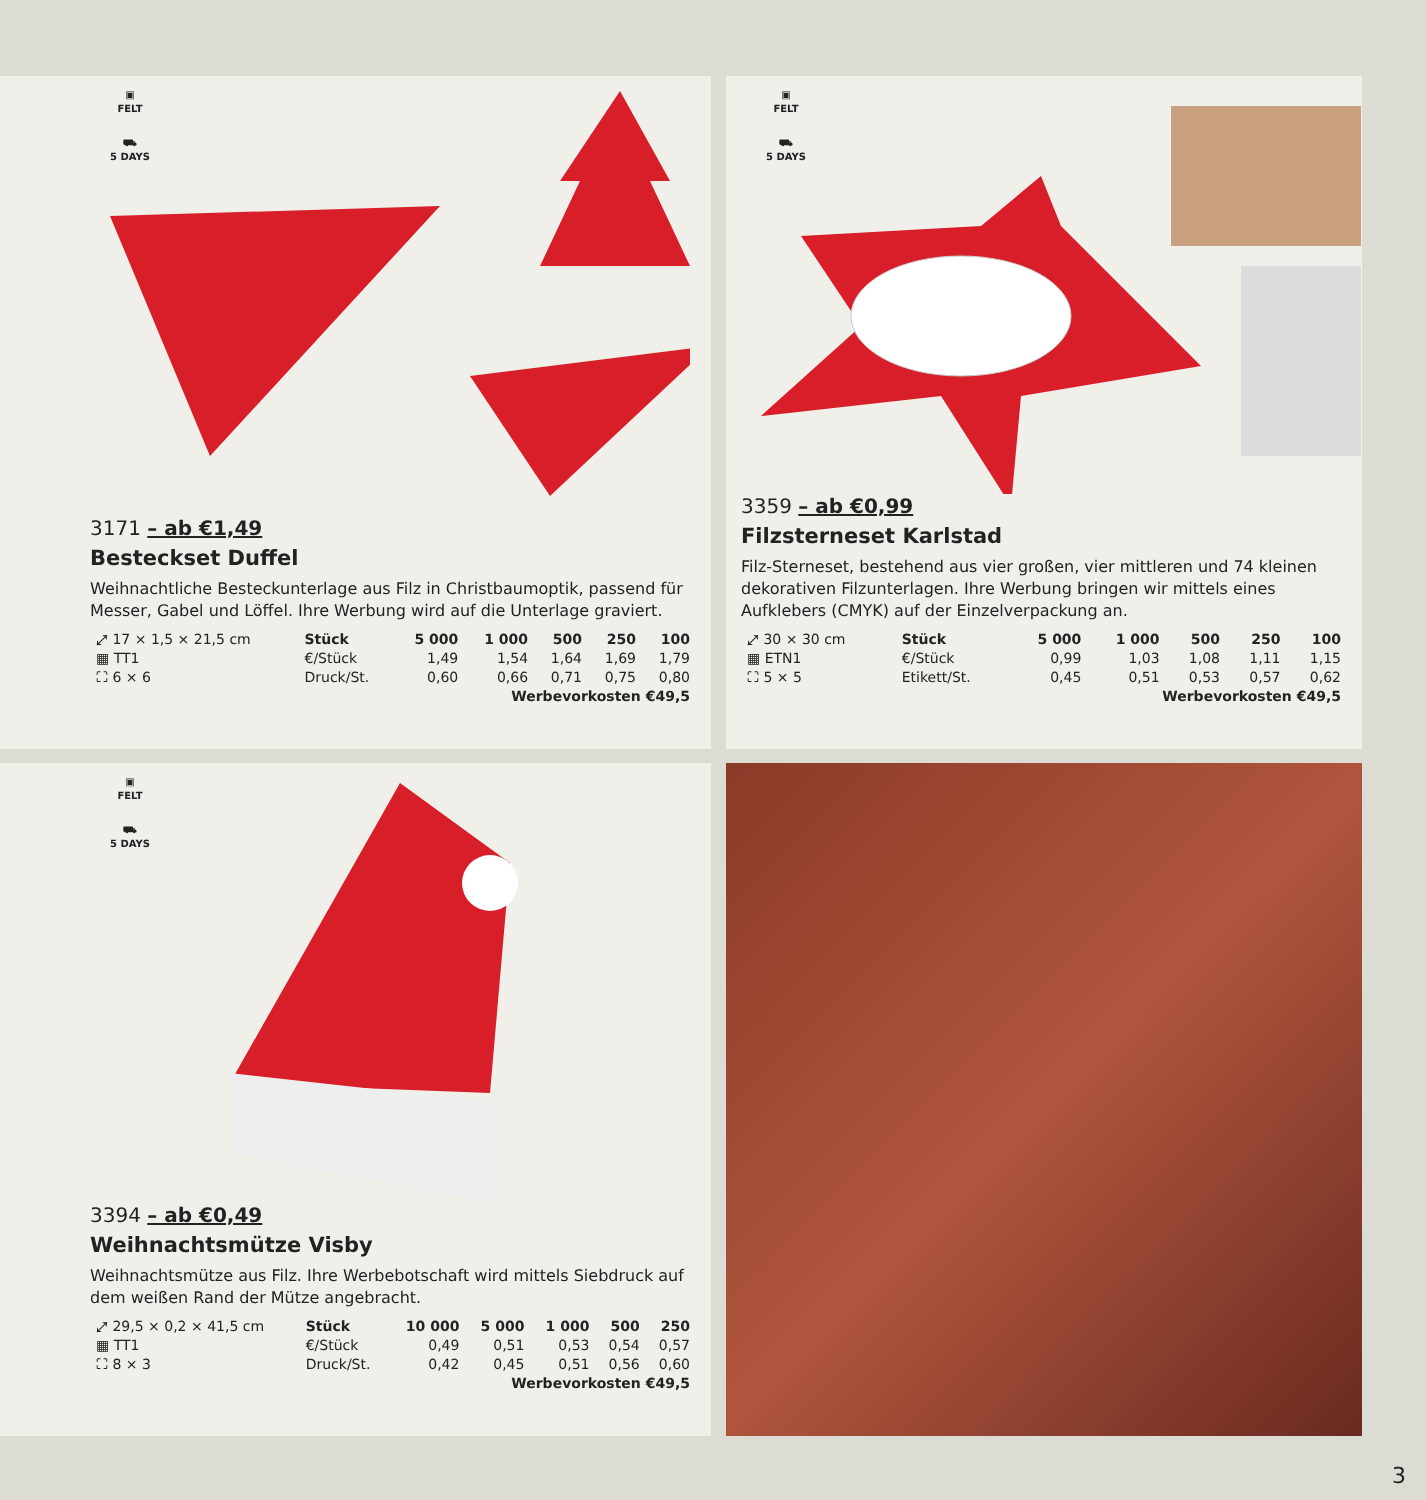▣
FELT
⛟
5 DAYS
3171 – ab €1,49
Besteckset Duffel
Weihnachtliche Besteckunterlage aus Filz in Christbaumoptik, passend für Messer, Gabel und Löffel. Ihre Werbung wird auf die Unterlage graviert.
| ⤢ 17 × 1,5 × 21,5 cm | Stück | 5 000 | 1 000 | 500 | 250 | 100 |
| ▦ TT1 | €/Stück | 1,49 | 1,54 | 1,64 | 1,69 | 1,79 |
| ⛶ 6 × 6 | Druck/St. | 0,60 | 0,66 | 0,71 | 0,75 | 0,80 |
| Werbevorkosten €49,5 | | | | | | |
▣
FELT
⛟
5 DAYS
3359 – ab €0,99
Filzsterneset Karlstad
Filz-Sterneset, bestehend aus vier großen, vier mittleren und 74 kleinen dekorativen Filzunterlagen. Ihre Werbung bringen wir mittels eines Aufklebers (CMYK) auf der Einzelverpackung an.
| ⤢ 30 × 30 cm | Stück | 5 000 | 1 000 | 500 | 250 | 100 |
| ▦ ETN1 | €/Stück | 0,99 | 1,03 | 1,08 | 1,11 | 1,15 |
| ⛶ 5 × 5 | Etikett/St. | 0,45 | 0,51 | 0,53 | 0,57 | 0,62 |
| Werbevorkosten €49,5 | | | | | | |
▣
FELT
⛟
5 DAYS
3394 – ab €0,49
Weihnachtsmütze Visby
Weihnachtsmütze aus Filz. Ihre Werbebotschaft wird mittels Siebdruck auf dem weißen Rand der Mütze angebracht.
| ⤢ 29,5 × 0,2 × 41,5 cm | Stück | 10 000 | 5 000 | 1 000 | 500 | 250 |
| ▦ TT1 | €/Stück | 0,49 | 0,51 | 0,53 | 0,54 | 0,57 |
| ⛶ 8 × 3 | Druck/St. | 0,42 | 0,45 | 0,51 | 0,56 | 0,60 |
| Werbevorkosten €49,5 | | | | | | |
3